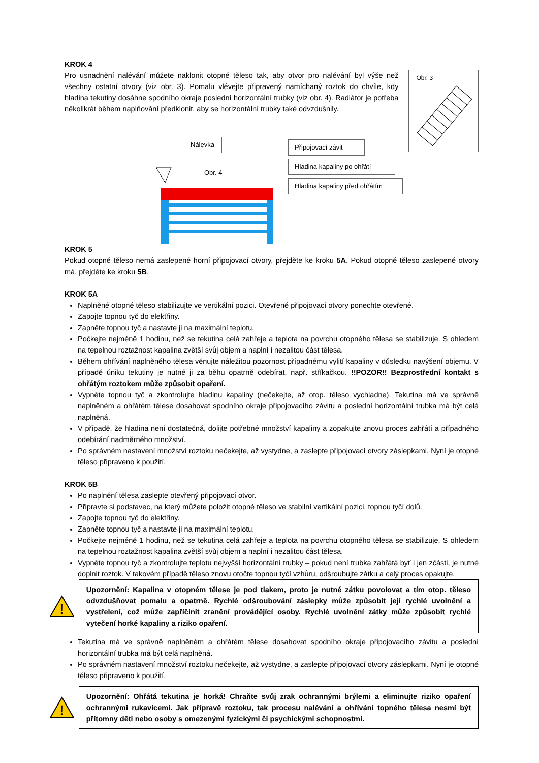KROK 4
Pro usnadnění nalévání můžete naklonit otopné těleso tak, aby otvor pro nalévání byl výše než všechny ostatní otvory (viz obr. 3). Pomalu vlévejte připravený namíchaný roztok do chvíle, kdy hladina tekutiny dosáhne spodního okraje poslední horizontální trubky (viz obr. 4). Radiátor je potřeba několikrát během naplňování předklonit, aby se horizontální trubky také odvzdušnily.
Obr. 3
Nálevka
Obr. 4
Připojovací závit
Hladina kapaliny po ohřátí
Hladina kapaliny před ohřátím
KROK 5
Pokud otopné těleso nemá zaslepené horní připojovací otvory, přejděte ke kroku 5A. Pokud otopné těleso zaslepené otvory má, přejděte ke kroku 5B.
KROK 5A
Naplněné otopné těleso stabilizujte ve vertikální pozici. Otevřené připojovací otvory ponechte otevřené.
Zapojte topnou tyč do elektřiny.
Zapněte topnou tyč a nastavte ji na maximální teplotu.
Počkejte nejméně 1 hodinu, než se tekutina celá zahřeje a teplota na povrchu otopného tělesa se stabilizuje. S ohledem na tepelnou roztažnost kapalina zvětší svůj objem a naplní i nezalitou část tělesa.
Během ohřívání naplněného tělesa věnujte náležitou pozornost případnému vylití kapaliny v důsledku navýšení objemu. V případě úniku tekutiny je nutné ji za běhu opatrně odebírat, např. stříkačkou. !!POZOR!! Bezprostřední kontakt s ohřátým roztokem může způsobit opaření.
Vypněte topnou tyč a zkontrolujte hladinu kapaliny (nečekejte, až otop. těleso vychladne). Tekutina má ve správně naplněném a ohřátém tělese dosahovat spodního okraje připojovacího závitu a poslední horizontální trubka má být celá naplněná.
V případě, že hladina není dostatečná, dolijte potřebné množství kapaliny a zopakujte znovu proces zahřátí a případného odebírání nadměrného množství.
Po správném nastavení množství roztoku nečekejte, až vystydne, a zaslepte připojovací otvory záslepkami. Nyní je otopné těleso připraveno k použití.
KROK 5B
Po naplnění tělesa zaslepte otevřený připojovací otvor.
Připravte si podstavec, na který můžete položit otopné těleso ve stabilní vertikální pozici, topnou tyčí dolů.
Zapojte topnou tyč do elektřiny.
Zapněte topnou tyč a nastavte ji na maximální teplotu.
Počkejte nejméně 1 hodinu, než se tekutina celá zahřeje a teplota na povrchu otopného tělesa se stabilizuje. S ohledem na tepelnou roztažnost kapalina zvětší svůj objem a naplní i nezalitou část tělesa.
Vypněte topnou tyč a zkontrolujte teplotu nejvyšší horizontální trubky – pokud není trubka zahřátá byť i jen zčásti, je nutné doplnit roztok. V takovém případě těleso znovu otočte topnou tyčí vzhůru, odšroubujte zátku a celý proces opakujte.
!
Upozornění: Kapalina v otopném tělese je pod tlakem, proto je nutné zátku povolovat a tím otop. těleso odvzdušňovat pomalu a opatrně. Rychlé odšroubování záslepky může způsobit její rychlé uvolnění a vystřelení, což může zapříčinit zranění provádějící osoby. Rychlé uvolnění zátky může způsobit rychlé vytečení horké kapaliny a riziko opaření.
Tekutina má ve správně naplněném a ohřátém tělese dosahovat spodního okraje připojovacího závitu a poslední horizontální trubka má být celá naplněná.
Po správném nastavení množství roztoku nečekejte, až vystydne, a zaslepte připojovací otvory záslepkami. Nyní je otopné těleso připraveno k použití.
!
Upozornění: Ohřátá tekutina je horká! Chraňte svůj zrak ochrannými brýlemi a eliminujte riziko opaření ochrannými rukavicemi. Jak přípravě roztoku, tak procesu nalévání a ohřívání topného tělesa nesmí být přítomny děti nebo osoby s omezenými fyzickými či psychickými schopnostmi.